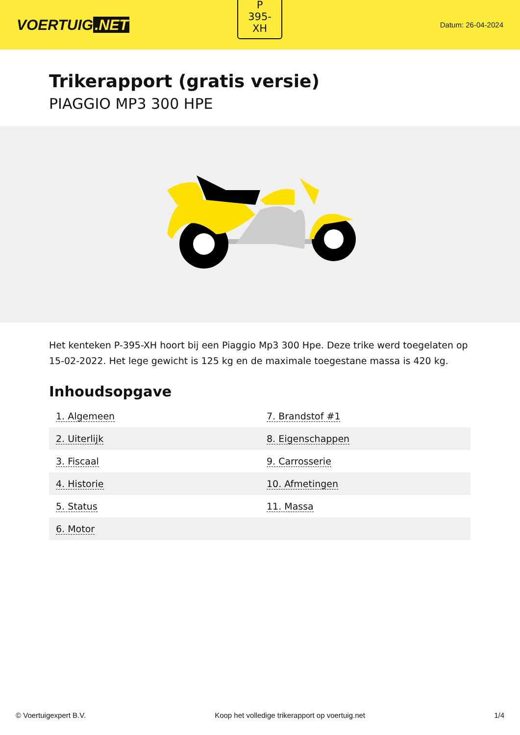VOERTUIG.NET
P
395-
XH
Datum: 26-04-2024
Trikerapport (gratis versie)
PIAGGIO MP3 300 HPE
Het kenteken P-395-XH hoort bij een Piaggio Mp3 300 Hpe. Deze trike werd toegelaten op 15-02-2022. Het lege gewicht is 125 kg en de maximale toegestane massa is 420 kg.
Inhoudsopgave
| 1. Algemeen | 7. Brandstof #1 |
| 2. Uiterlijk | 8. Eigenschappen |
| 3. Fiscaal | 9. Carrosserie |
| 4. Historie | 10. Afmetingen |
| 5. Status | 11. Massa |
| 6. Motor | |
© Voertuigexpert B.V. Koop het volledige trikerapport op voertuig.net 1/4